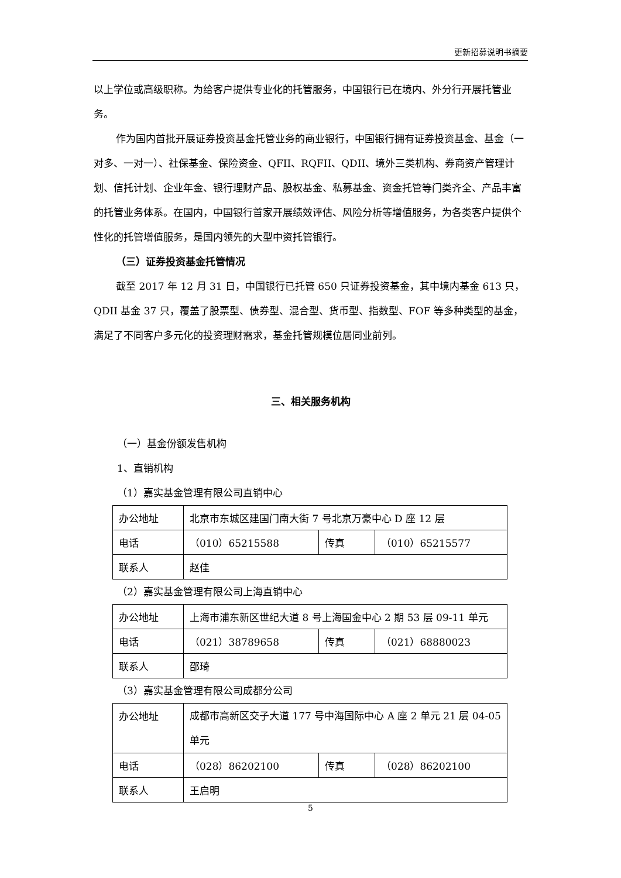更新招募说明书摘要
以上学位或高级职称。为给客户提供专业化的托管服务，中国银行已在境内、外分行开展托管业务。
作为国内首批开展证券投资基金托管业务的商业银行，中国银行拥有证券投资基金、基金（一对多、一对一）、社保基金、保险资金、QFII、RQFII、QDII、境外三类机构、券商资产管理计划、信托计划、企业年金、银行理财产品、股权基金、私募基金、资金托管等门类齐全、产品丰富的托管业务体系。在国内，中国银行首家开展绩效评估、风险分析等增值服务，为各类客户提供个性化的托管增值服务，是国内领先的大型中资托管银行。
（三）证券投资基金托管情况
截至 2017 年 12 月 31 日，中国银行已托管 650 只证券投资基金，其中境内基金 613 只，QDII 基金 37 只，覆盖了股票型、债券型、混合型、货币型、指数型、FOF 等多种类型的基金，满足了不同客户多元化的投资理财需求，基金托管规模位居同业前列。
三、相关服务机构
（一）基金份额发售机构
1、直销机构
（1）嘉实基金管理有限公司直销中心
| 办公地址 | 北京市东城区建国门南大街 7 号北京万豪中心 D 座 12 层 | | |
| 电话 | （010）65215588 | 传真 | （010）65215577 |
| 联系人 | 赵佳 | | |
（2）嘉实基金管理有限公司上海直销中心
| 办公地址 | 上海市浦东新区世纪大道 8 号上海国金中心 2 期 53 层 09-11 单元 | | |
| 电话 | （021）38789658 | 传真 | （021）68880023 |
| 联系人 | 邵琦 | | |
（3）嘉实基金管理有限公司成都分公司
| 办公地址 | 成都市高新区交子大道 177 号中海国际中心 A 座 2 单元 21 层 04-05 单元 | | |
| 电话 | （028）86202100 | 传真 | （028）86202100 |
| 联系人 | 王启明 | | |
5